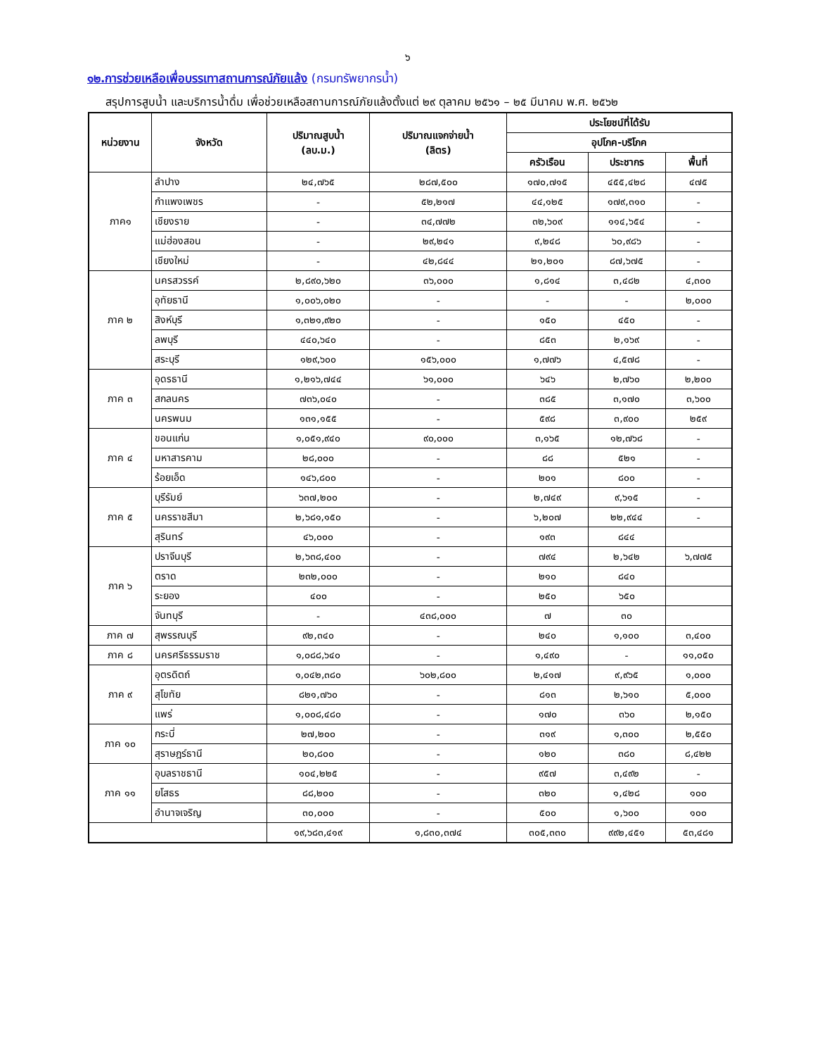๖
๑๒.การช่วยเหลือเพื่อบรรเทาสถานการณ์ภัยแล้ง (กรมทรัพยากรน้ำ)
สรุปการสูบน้ำ และบริการน้ำดื่ม เพื่อช่วยเหลือสถานการณ์ภัยแล้งตั้งแต่ ๒๙ ตุลาคม ๒๕๖๑ – ๒๕ มีนาคม พ.ศ. ๒๕๖๒
| หน่วยงาน | จังหวัด | ปริมาณสูบน้ำ (ลบ.ม.) | ปริมาณแจกจ่ายน้ำ (ลิตร) | ประโยชน์ที่ได้รับ | | |
| --- | --- | --- | --- | --- | --- | --- |
| | | | | อุปโภค-บริโภค | | |
| | | | | ครัวเรือน | ประชากร | พื้นที่ |
| ภาค๑ | ลำปาง | ๒๔,๗๖๕ | ๒๘๗,๕๐๐ | ๑๗๐,๗๑๕ | ๔๕๕,๔๒๘ | ๔๗๕ |
| | กำแพงเพชร | - | ๕๒,๒๑๗ | ๔๔,๑๒๕ | ๑๗๙,๓๑๐ | - |
| | เชียงราย | - | ๓๔,๗๗๒ | ๓๒,๖๐๙ | ๑๑๔,๖๕๔ | - |
| | แม่ฮ่องสอน | - | ๒๙,๒๔๑ | ๙,๒๔๘ | ๖๐,๙๘๖ | - |
| | เชียงใหม่ | - | ๔๒,๘๔๔ | ๒๑,๒๐๑ | ๘๗,๖๗๕ | - |
| ภาค ๒ | นครสวรรค์ | ๒,๘๙๐,๖๒๐ | ๓๖,๐๐๐ | ๑,๘๑๔ | ๓,๔๘๒ | ๔,๓๐๐ |
| | อุทัยธานี | ๑,๐๐๖,๐๒๐ | - | - | - | ๒,๐๐๐ |
| | สิงห์บุรี | ๑,๓๒๑,๙๒๐ | - | ๑๕๐ | ๔๕๐ | - |
| | ลพบุรี | ๔๔๐,๖๔๐ | - | ๘๕๓ | ๒,๑๖๙ | - |
| | สระบุรี | ๑๒๙,๖๐๐ | ๑๕๖,๐๐๐ | ๑,๗๗๖ | ๔,๕๗๘ | - |
| ภาค ๓ | อุดรธานี | ๑,๒๑๖,๗๔๔ | ๖๑,๐๐๐ | ๖๔๖ | ๒,๗๖๐ | ๒,๒๐๐ |
| | สกลนคร | ๗๓๖,๐๔๐ | - | ๓๘๕ | ๓,๑๗๐ | ๓,๖๐๐ |
| | นครพนม | ๑๓๑,๑๕๕ | - | ๕๙๘ | ๓,๙๐๐ | ๒๕๙ |
| ภาค ๔ | ขอนแก่น | ๑,๐๕๑,๙๔๐ | ๙๐,๐๐๐ | ๓,๑๖๕ | ๑๒,๗๖๘ | - |
| | มหาสารคาม | ๒๘,๐๐๐ | - | ๘๘ | ๕๒๑ | - |
| | ร้อยเอ็ด | ๑๔๖,๘๐๐ | - | ๒๐๑ | ๘๐๐ | - |
| ภาค ๕ | บุรีรัมย์ | ๖๓๗,๒๐๐ | - | ๒,๗๔๙ | ๙,๖๑๕ | - |
| | นครราชสีมา | ๒,๖๘๑,๑๕๐ | - | ๖,๒๐๗ | ๒๒,๙๔๔ | - |
| | สุรินทร์ | ๔๖,๐๐๐ | - | ๑๙๓ | ๘๔๔ | |
| ภาค ๖ | ปราจีนบุรี | ๒,๖๓๘,๔๐๐ | - | ๗๙๔ | ๒,๖๔๒ | ๖,๗๗๕ |
| | ตราด | ๒๓๒,๐๐๐ | - | ๒๑๐ | ๘๔๐ | |
| | ระยอง | ๔๐๐ | - | ๒๕๐ | ๖๕๐ | |
| | จันทบุรี | - | ๔๓๘,๐๐๐ | ๗ | ๓๐ | |
| ภาค ๗ | สุพรรณบุรี | ๙๒,๓๔๐ | - | ๒๔๐ | ๑,๑๐๐ | ๓,๔๐๐ |
| ภาค ๘ | นครศรีธรรมราช | ๑,๐๘๘,๖๔๐ | - | ๑,๔๙๐ | - | ๑๑,๐๕๐ |
| ภาค ๙ | อุตรดิตถ์ | ๑,๐๔๒,๓๘๐ | ๖๐๒,๘๐๐ | ๒,๔๑๗ | ๙,๙๖๕ | ๑,๐๐๐ |
| | สุโขทัย | ๘๒๑,๗๖๐ | - | ๘๑๓ | ๒,๖๑๐ | ๕,๐๐๐ |
| | แพร่ | ๑,๐๐๘,๔๘๐ | - | ๑๗๐ | ๓๖๐ | ๒,๑๕๐ |
| ภาค ๑๐ | กระบี่ | ๒๗,๒๐๐ | - | ๓๑๙ | ๑,๓๐๐ | ๒,๕๕๐ |
| | สุราษฎร์ธานี | ๒๐,๘๐๐ | - | ๑๒๐ | ๓๘๐ | ๘,๔๒๒ |
| ภาค ๑๑ | อุบลราชธานี | ๑๐๔,๒๒๕ | - | ๙๕๗ | ๓,๔๙๒ | - |
| | ยโสธร | ๘๘,๒๐๐ | - | ๓๒๐ | ๑,๔๒๘ | ๑๐๐ |
| | อำนาจเจริญ | ๓๐,๐๐๐ | - | ๕๐๐ | ๑,๖๐๐ | ๑๐๐ |
| | | ๑๙,๖๘๓,๔๑๙ | ๑,๘๓๐,๓๗๔ | ๓๐๕,๓๓๐ | ๙๙๒,๔๕๑ | ๕๓,๔๘๑ |